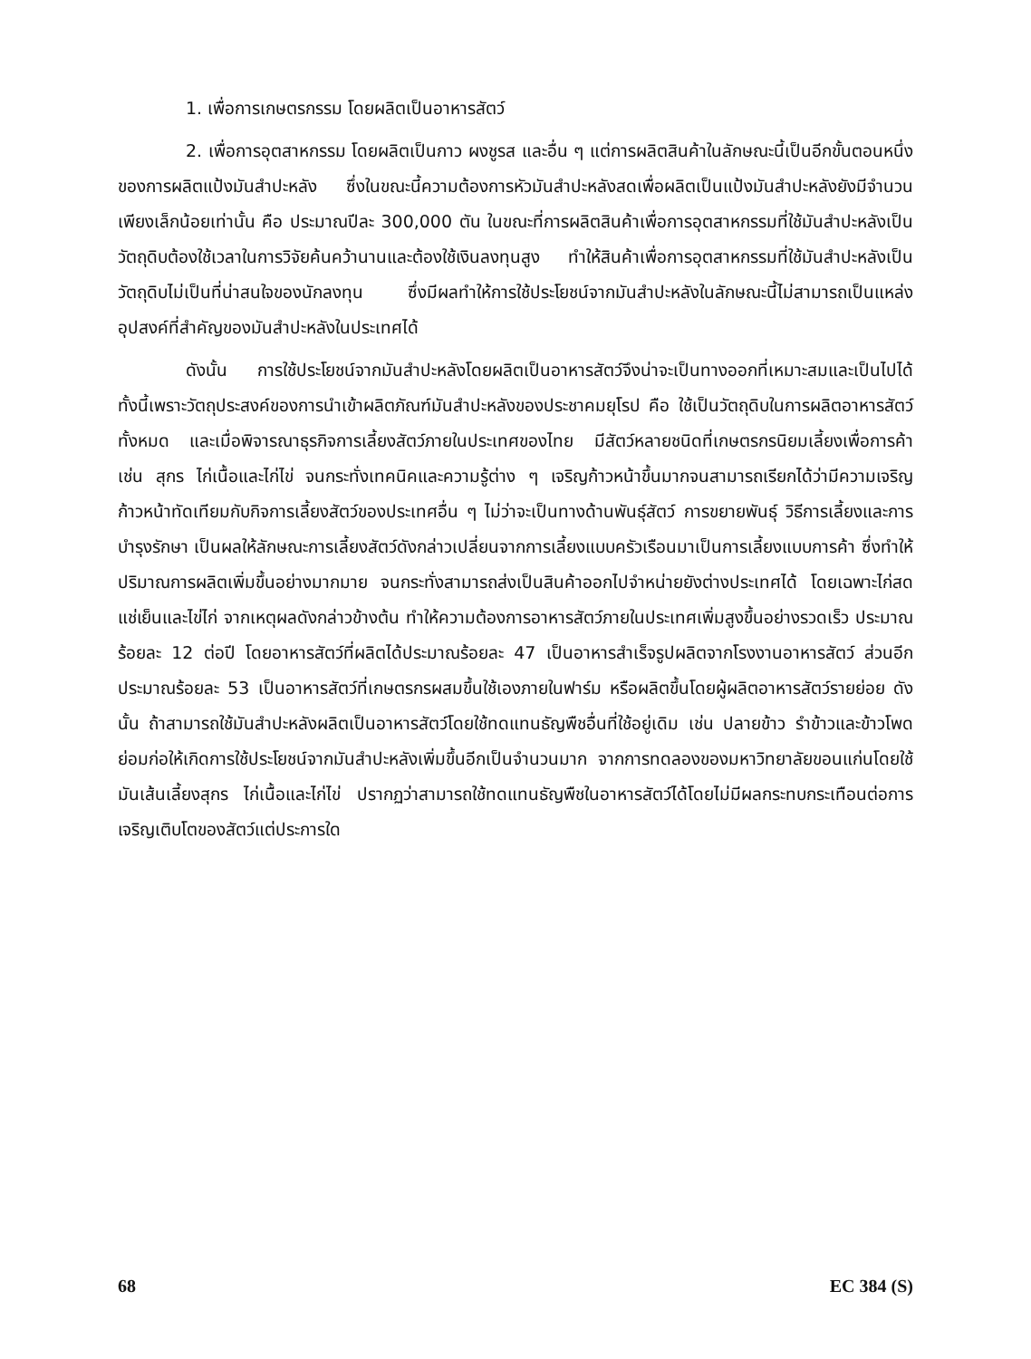1. เพื่อการเกษตรกรรม โดยผลิตเป็นอาหารสัตว์
2. เพื่อการอุตสาหกรรม โดยผลิตเป็นกาว ผงชูรส และอื่น ๆ แต่การผลิตสินค้าในลักษณะนี้เป็นอีกขั้นตอนหนึ่งของการผลิตแป้งมันสำปะหลัง ซึ่งในขณะนี้ความต้องการหัวมันสำปะหลังสดเพื่อผลิตเป็นแป้งมันสำปะหลังยังมีจำนวนเพียงเล็กน้อยเท่านั้น คือ ประมาณปีละ 300,000 ตัน ในขณะที่การผลิตสินค้าเพื่อการอุตสาหกรรมที่ใช้มันสำปะหลังเป็นวัตถุดิบต้องใช้เวลาในการวิจัยค้นคว้านานและต้องใช้เงินลงทุนสูง ทำให้สินค้าเพื่อการอุตสาหกรรมที่ใช้มันสำปะหลังเป็นวัตถุดิบไม่เป็นที่น่าสนใจของนักลงทุน ซึ่งมีผลทำให้การใช้ประโยชน์จากมันสำปะหลังในลักษณะนี้ไม่สามารถเป็นแหล่งอุปสงค์ที่สำคัญของมันสำปะหลังในประเทศได้
ดังนั้น การใช้ประโยชน์จากมันสำปะหลังโดยผลิตเป็นอาหารสัตว์จึงน่าจะเป็นทางออกที่เหมาะสมและเป็นไปได้ ทั้งนี้เพราะวัตถุประสงค์ของการนำเข้าผลิตภัณฑ์มันสำปะหลังของประชาคมยุโรป คือ ใช้เป็นวัตถุดิบในการผลิตอาหารสัตว์ทั้งหมด และเมื่อพิจารณาธุรกิจการเลี้ยงสัตว์ภายในประเทศของไทย มีสัตว์หลายชนิดที่เกษตรกรนิยมเลี้ยงเพื่อการค้า เช่น สุกร ไก่เนื้อและไก่ไข่ จนกระทั่งเทคนิคและความรู้ต่าง ๆ เจริญก้าวหน้าขึ้นมากจนสามารถเรียกได้ว่ามีความเจริญก้าวหน้าทัดเทียมกับกิจการเลี้ยงสัตว์ของประเทศอื่น ๆ ไม่ว่าจะเป็นทางด้านพันธุ์สัตว์ การขยายพันธุ์ วิธีการเลี้ยงและการบำรุงรักษา เป็นผลให้ลักษณะการเลี้ยงสัตว์ดังกล่าวเปลี่ยนจากการเลี้ยงแบบครัวเรือนมาเป็นการเลี้ยงแบบการค้า ซึ่งทำให้ปริมาณการผลิตเพิ่มขึ้นอย่างมากมาย จนกระทั่งสามารถส่งเป็นสินค้าออกไปจำหน่ายยังต่างประเทศได้ โดยเฉพาะไก่สดแช่เย็นและไข่ไก่ จากเหตุผลดังกล่าวข้างต้น ทำให้ความต้องการอาหารสัตว์ภายในประเทศเพิ่มสูงขึ้นอย่างรวดเร็ว ประมาณร้อยละ 12 ต่อปี โดยอาหารสัตว์ที่ผลิตได้ประมาณร้อยละ 47 เป็นอาหารสำเร็จรูปผลิตจากโรงงานอาหารสัตว์ ส่วนอีกประมาณร้อยละ 53 เป็นอาหารสัตว์ที่เกษตรกรผสมขึ้นใช้เองภายในฟาร์ม หรือผลิตขึ้นโดยผู้ผลิตอาหารสัตว์รายย่อย ดังนั้น ถ้าสามารถใช้มันสำปะหลังผลิตเป็นอาหารสัตว์โดยใช้ทดแทนธัญพืชอื่นที่ใช้อยู่เดิม เช่น ปลายข้าว รำข้าวและข้าวโพด ย่อมก่อให้เกิดการใช้ประโยชน์จากมันสำปะหลังเพิ่มขึ้นอีกเป็นจำนวนมาก จากการทดลองของมหาวิทยาลัยขอนแก่นโดยใช้มันเส้นเลี้ยงสุกร ไก่เนื้อและไก่ไข่ ปรากฏว่าสามารถใช้ทดแทนธัญพืชในอาหารสัตว์ได้โดยไม่มีผลกระทบกระเทือนต่อการเจริญเติบโตของสัตว์แต่ประการใด
68 EC 384 (S)